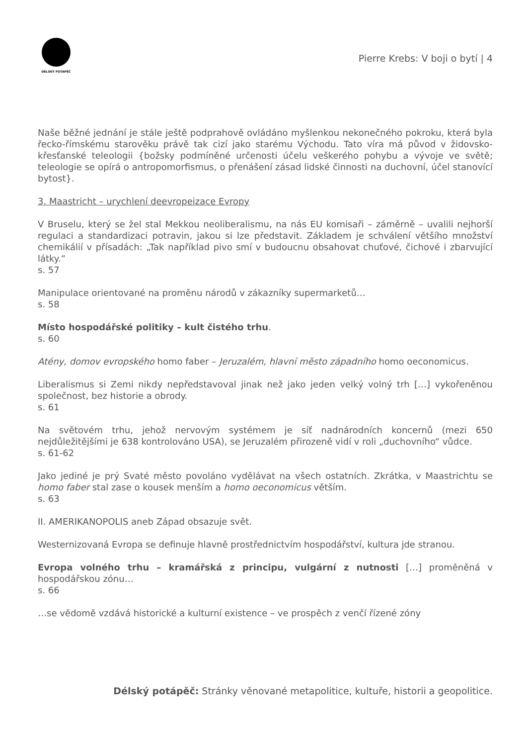DÉLSKÝ POTÁPĚČ
Pierre Krebs: V boji o bytí | 4
Naše běžné jednání je stále ještě podprahově ovládáno myšlenkou nekonečného pokroku, která byla řecko-římskému starověku právě tak cizí jako starému Východu. Tato víra má původ v židovsko-křesťanské teleologii {božsky podmíněné určenosti účelu veškerého pohybu a vývoje ve světě; teleologie se opírá o antropomorfismus, o přenášení zásad lidské činnosti na duchovní, účel stanovící bytost}.
3. Maastricht – urychlení deevropeizace Evropy
V Bruselu, který se žel stal Mekkou neoliberalismu, na nás EU komisaři – záměrně – uvalili nejhorší regulaci a standardizaci potravin, jakou si lze představit. Základem je schválení většího množství chemikálií v přísadách: „Tak například pivo smí v budoucnu obsahovat chuťové, čichové i zbarvující látky.“
s. 57
Manipulace orientované na proměnu národů v zákazníky supermarketů…
s. 58
Místo hospodářské politiky – kult čistého trhu.
s. 60
Atény, domov evropského homo faber – Jeruzalém, hlavní město západního homo oeconomicus.
Liberalismus si Zemi nikdy nepředstavoval jinak než jako jeden velký volný trh […] vykořeněnou společnost, bez historie a obrody.
s. 61
Na světovém trhu, jehož nervovým systémem je síť nadnárodních koncernů (mezi 650 nejdůležitějšími je 638 kontrolováno USA), se Jeruzalém přirozeně vidí v roli „duchovního“ vůdce.
s. 61-62
Jako jediné je prý Svaté město povoláno vydělávat na všech ostatních. Zkrátka, v Maastrichtu se homo faber stal zase o kousek menším a homo oeconomicus větším.
s. 63
II. AMERIKANOPOLIS aneb Západ obsazuje svět.
Westernizovaná Evropa se definuje hlavně prostřednictvím hospodářství, kultura jde stranou.
Evropa volného trhu – kramářská z principu, vulgární z nutnosti […] proměněná v hospodářskou zónu…
s. 66
…se vědomě vzdává historické a kulturní existence – ve prospěch z venčí řízené zóny
Délský potápěč: Stránky věnované metapolitice, kultuře, historii a geopolitice.